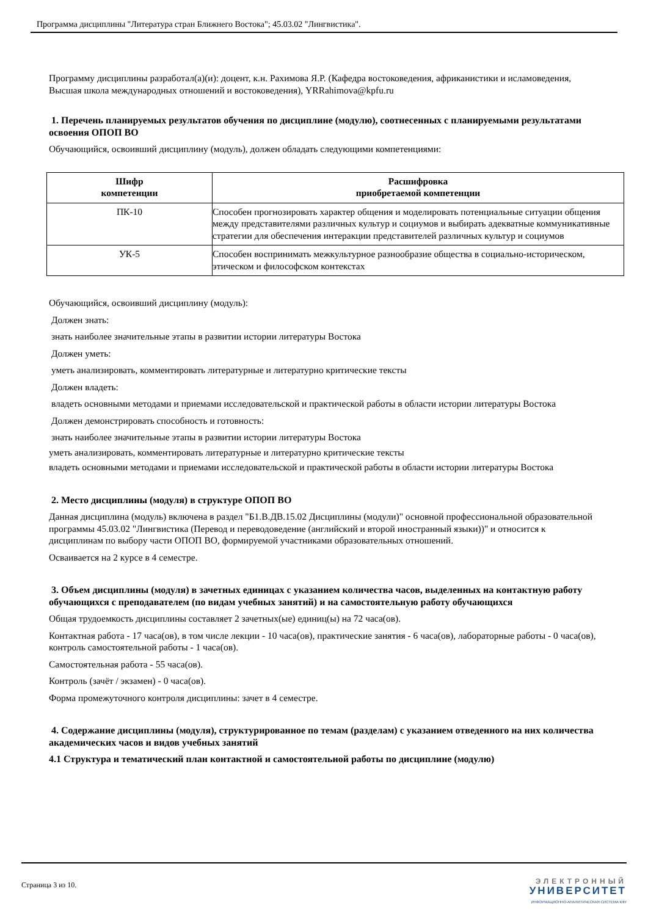Программа дисциплины "Литература стран Ближнего Востока"; 45.03.02 "Лингвистика".
Программу дисциплины разработал(а)(и): доцент, к.н. Рахимова Я.Р. (Кафедра востоковедения, африканистики и исламоведения, Высшая школа международных отношений и востоковедения), YRRahimova@kpfu.ru
1. Перечень планируемых результатов обучения по дисциплине (модулю), соотнесенных с планируемыми результатами освоения ОПОП ВО
Обучающийся, освоивший дисциплину (модуль), должен обладать следующими компетенциями:
| Шифр компетенции | Расшифровка приобретаемой компетенции |
| --- | --- |
| ПК-10 | Способен прогнозировать характер общения и моделировать потенциальные ситуации общения между представителями различных культур и социумов и выбирать адекватные коммуникативные стратегии для обеспечения интеракции представителей различных культур и социумов |
| УК-5 | Способен воспринимать межкультурное разнообразие общества в социально-историческом, этическом и философском контекстах |
Обучающийся, освоивший дисциплину (модуль):
Должен знать:
знать наиболее значительные этапы в развитии истории литературы Востока
Должен уметь:
уметь анализировать, комментировать литературные и литературно критические тексты
Должен владеть:
владеть основными методами и приемами исследовательской и практической работы в области истории литературы Востока
Должен демонстрировать способность и готовность:
знать наиболее значительные этапы в развитии истории литературы Востока
уметь анализировать, комментировать литературные и литературно критические тексты
владеть основными методами и приемами исследовательской и практической работы в области истории литературы Востока
2. Место дисциплины (модуля) в структуре ОПОП ВО
Данная дисциплина (модуль) включена в раздел "Б1.В.ДВ.15.02 Дисциплины (модули)" основной профессиональной образовательной программы 45.03.02 "Лингвистика (Перевод и переводоведение (английский и второй иностранный языки))" и относится к дисциплинам по выбору части ОПОП ВО, формируемой участниками образовательных отношений.
Осваивается на 2 курсе в 4 семестре.
3. Объем дисциплины (модуля) в зачетных единицах с указанием количества часов, выделенных на контактную работу обучающихся с преподавателем (по видам учебных занятий) и на самостоятельную работу обучающихся
Общая трудоемкость дисциплины составляет 2 зачетных(ые) единиц(ы) на 72 часа(ов).
Контактная работа - 17 часа(ов), в том числе лекции - 10 часа(ов), практические занятия - 6 часа(ов), лабораторные работы - 0 часа(ов), контроль самостоятельной работы - 1 часа(ов).
Самостоятельная работа - 55 часа(ов).
Контроль (зачёт / экзамен) - 0 часа(ов).
Форма промежуточного контроля дисциплины: зачет в 4 семестре.
4. Содержание дисциплины (модуля), структурированное по темам (разделам) с указанием отведенного на них количества академических часов и видов учебных занятий
4.1 Структура и тематический план контактной и самостоятельной работы по дисциплине (модулю)
Страница 3 из 10.
ЭЛЕКТРОННЫЙ
УНИВЕРСИТЕТ
ИНФОРМАЦИОННО-АНАЛИТИЧЕСКАЯ СИСТЕМА КФУ